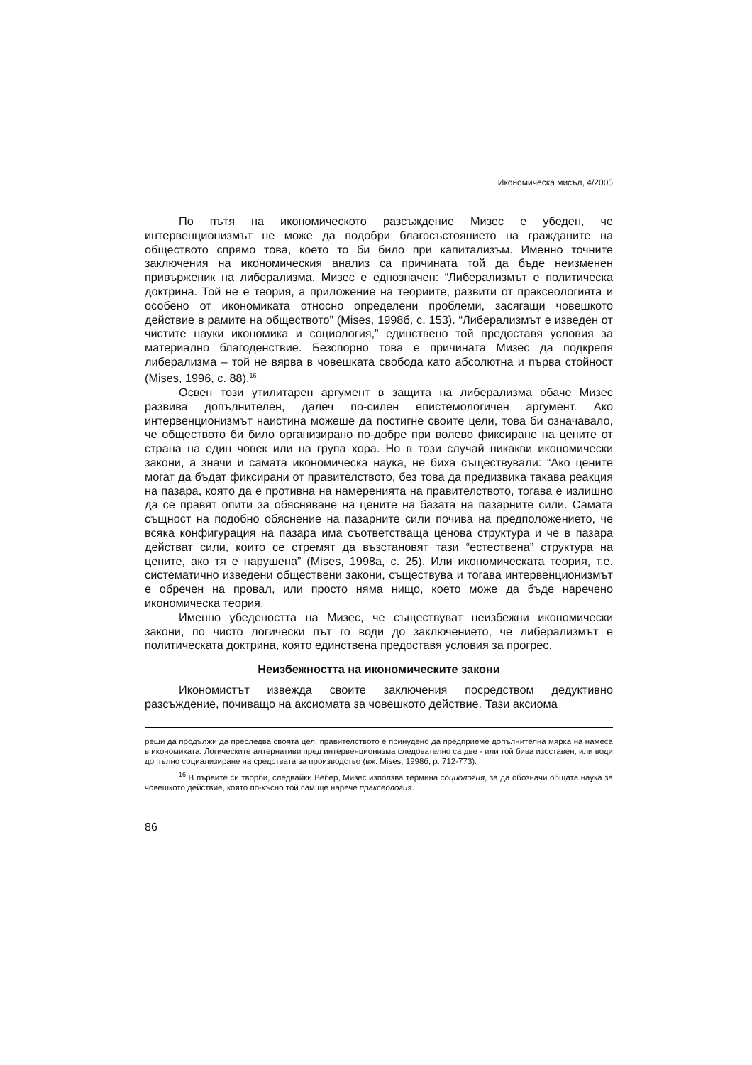Икономическа мисъл, 4/2005
По пътя на икономическото разсъждение Мизес е убеден, че интервенционизмът не може да подобри благосъстоянието на гражданите на обществото спрямо това, което то би било при капитализъм. Именно точните заключения на икономическия анализ са причината той да бъде неизменен привърженик на либерализма. Мизес е еднозначен: “Либерализмът е политическа доктрина. Той не е теория, а приложение на теориите, развити от праксеологията и особено от икономиката относно определени проблеми, засягащи човешкото действие в рамите на обществото” (Mises, 1998б, с. 153). “Либерализмът е изведен от чистите науки икономика и социология,” единствено той предоставя условия за материално благоденствие. Безспорно това е причината Мизес да подкрепя либерализма – той не вярва в човешката свобода като абсолютна и първа стойност (Mises, 1996, с. 88).<sup>16</sup>
Освен този утилитарен аргумент в защита на либерализма обаче Мизес развива допълнителен, далеч по-силен епистемологичен аргумент. Ако интервенционизмът наистина можеше да постигне своите цели, това би означавало, че обществото би било организирано по-добре при волево фиксиране на цените от страна на един човек или на група хора. Но в този случай никакви икономически закони, а значи и самата икономическа наука, не биха съществували: “Ако цените могат да бъдат фиксирани от правителството, без това да предизвика такава реакция на пазара, която да е противна на намеренията на правителството, тогава е излишно да се правят опити за обясняване на цените на базата на пазарните сили. Самата същност на подобно обяснение на пазарните сили почива на предположението, че всяка конфигурация на пазара има съответстваща ценова структура и че в пазара действат сили, които се стремят да възстановят тази “естествена” структура на цените, ако тя е нарушена” (Mises, 1998а, с. 25). Или икономическата теория, т.е. систематично изведени обществени закони, съществува и тогава интервенционизмът е обречен на провал, или просто няма нищо, което може да бъде наречено икономическа теория.
Именно убедеността на Мизес, че съществуват неизбежни икономически закони, по чисто логически път го води до заключението, че либерализмът е политическата доктрина, която единствена предоставя условия за прогрес.
Неизбежността на икономическите закони
Икономистът извежда своите заключения посредством дедуктивно разсъждение, почиващо на аксиомата за човешкото действие. Тази аксиома
реши да продължи да преследва своята цел, правителството е принудено да предприеме допълнителна мярка на намеса в икономиката. Логическите алтернативи пред интервенционизма следователно са две - или той бива изоставен, или води до пълно социализиране на средствата за производство (вж. Mises, 1998б, р. 712-773).
<sup>16</sup> В първите си творби, следвайки Вебер, Мизес използва термина социология, за да обозначи общата наука за човешкото действие, която по-късно той сам ще нарече праксеология.
86